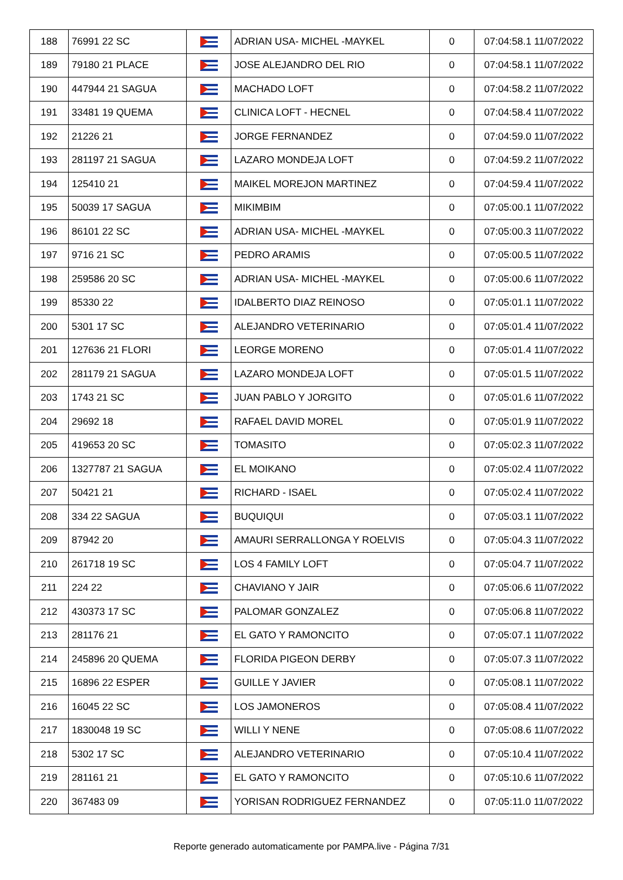| 188 | 76991 22 SC | | ADRIAN USA- MICHEL -MAYKEL | 0 | 07:04:58.1 11/07/2022 |
| 189 | 79180 21 PLACE | | JOSE ALEJANDRO DEL RIO | 0 | 07:04:58.1 11/07/2022 |
| 190 | 447944 21 SAGUA | | MACHADO LOFT | 0 | 07:04:58.2 11/07/2022 |
| 191 | 33481 19 QUEMA | | CLINICA LOFT - HECNEL | 0 | 07:04:58.4 11/07/2022 |
| 192 | 21226 21 | | JORGE FERNANDEZ | 0 | 07:04:59.0 11/07/2022 |
| 193 | 281197 21 SAGUA | | LAZARO MONDEJA LOFT | 0 | 07:04:59.2 11/07/2022 |
| 194 | 125410 21 | | MAIKEL MOREJON MARTINEZ | 0 | 07:04:59.4 11/07/2022 |
| 195 | 50039 17 SAGUA | | MIKIMBIM | 0 | 07:05:00.1 11/07/2022 |
| 196 | 86101 22 SC | | ADRIAN USA- MICHEL -MAYKEL | 0 | 07:05:00.3 11/07/2022 |
| 197 | 9716 21 SC | | PEDRO ARAMIS | 0 | 07:05:00.5 11/07/2022 |
| 198 | 259586 20 SC | | ADRIAN USA- MICHEL -MAYKEL | 0 | 07:05:00.6 11/07/2022 |
| 199 | 85330 22 | | IDALBERTO DIAZ REINOSO | 0 | 07:05:01.1 11/07/2022 |
| 200 | 5301 17 SC | | ALEJANDRO VETERINARIO | 0 | 07:05:01.4 11/07/2022 |
| 201 | 127636 21 FLORI | | LEORGE MORENO | 0 | 07:05:01.4 11/07/2022 |
| 202 | 281179 21 SAGUA | | LAZARO MONDEJA LOFT | 0 | 07:05:01.5 11/07/2022 |
| 203 | 1743 21 SC | | JUAN PABLO Y JORGITO | 0 | 07:05:01.6 11/07/2022 |
| 204 | 29692 18 | | RAFAEL DAVID MOREL | 0 | 07:05:01.9 11/07/2022 |
| 205 | 419653 20 SC | | TOMASITO | 0 | 07:05:02.3 11/07/2022 |
| 206 | 1327787 21 SAGUA | | EL MOIKANO | 0 | 07:05:02.4 11/07/2022 |
| 207 | 50421 21 | | RICHARD - ISAEL | 0 | 07:05:02.4 11/07/2022 |
| 208 | 334 22 SAGUA | | BUQUIQUI | 0 | 07:05:03.1 11/07/2022 |
| 209 | 87942 20 | | AMAURI SERRALLONGA Y ROELVIS | 0 | 07:05:04.3 11/07/2022 |
| 210 | 261718 19 SC | | LOS 4 FAMILY LOFT | 0 | 07:05:04.7 11/07/2022 |
| 211 | 224 22 | | CHAVIANO Y JAIR | 0 | 07:05:06.6 11/07/2022 |
| 212 | 430373 17 SC | | PALOMAR GONZALEZ | 0 | 07:05:06.8 11/07/2022 |
| 213 | 281176 21 | | EL GATO Y RAMONCITO | 0 | 07:05:07.1 11/07/2022 |
| 214 | 245896 20 QUEMA | | FLORIDA PIGEON DERBY | 0 | 07:05:07.3 11/07/2022 |
| 215 | 16896 22 ESPER | | GUILLE Y JAVIER | 0 | 07:05:08.1 11/07/2022 |
| 216 | 16045 22 SC | | LOS JAMONEROS | 0 | 07:05:08.4 11/07/2022 |
| 217 | 1830048 19 SC | | WILLI Y NENE | 0 | 07:05:08.6 11/07/2022 |
| 218 | 5302 17 SC | | ALEJANDRO VETERINARIO | 0 | 07:05:10.4 11/07/2022 |
| 219 | 281161 21 | | EL GATO Y RAMONCITO | 0 | 07:05:10.6 11/07/2022 |
| 220 | 367483 09 | | YORISAN RODRIGUEZ FERNANDEZ | 0 | 07:05:11.0 11/07/2022 |
Reporte generado automaticamente por PAMPA.live - Página 7/31